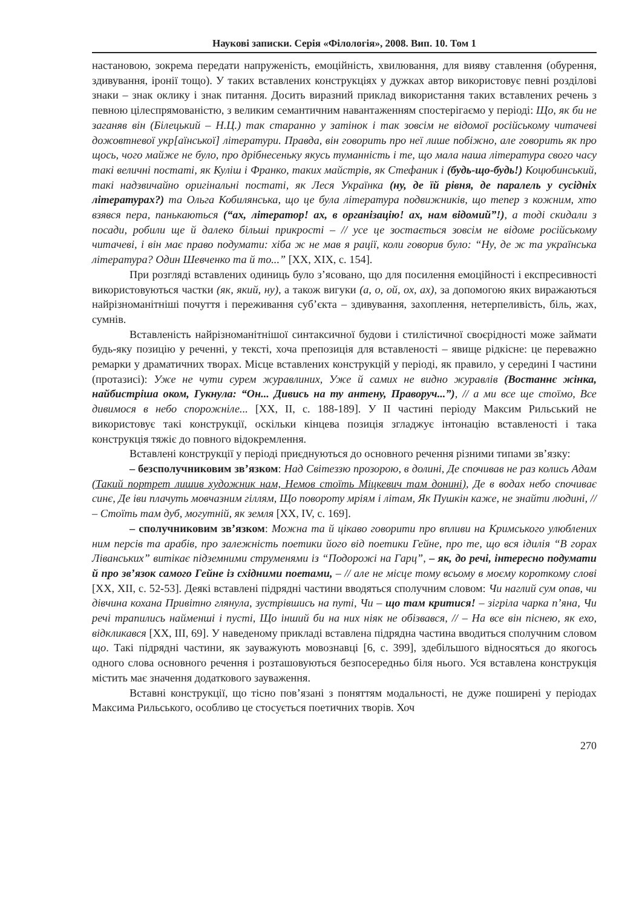Наукові записки. Серія «Філологія», 2008. Вип. 10. Том 1
настановою, зокрема передати напруженість, емоційність, хвилювання, для вияву ставлення (обурення, здивування, іронії тощо). У таких вставлених конструкціях у дужках автор використовує певні розділові знаки – знак оклику і знак питання. Досить виразний приклад використання таких вставлених речень з певною цілеспрямованістю, з великим семантичним навантаженням спостерігаємо у періоді: Що, як би не заганяв він (Білецький – Н.Ц.) так старанно у затінок і так зовсім не відомої російському читачеві дожовтневої укр[аїнської] літератури. Правда, він говорить про неї лише побіжно, але говорить як про щось, чого майже не було, про дрібнесеньку якусь туманність і те, що мала наша література свого часу такі величні постаті, як Куліш і Франко, таких майстрів, як Стефаник і (будь-що-будь!) Коцюбинський, такі надзвичайно оригінальні постаті, як Леся Українка (ну, де їй рівня, де паралель у сусідніх літературах?) та Ольга Кобилянська, що це була література подвижників, що тепер з кожним, хто взявся пера, панькаються (“ах, літератор! ах, в організацію! ах, нам відомий”!), а тоді скидали з посади, робили ще й далеко більші прикрості – // усе це зостається зовсім не відоме російському читачеві, і він має право подумати: хіба ж не мав я рації, коли говорив було: “Ну, де ж та українська література? Один Шевченко та й то...” [ХХ, ХІХ, с. 154].
При розгляді вставлених одиниць було з’ясовано, що для посилення емоційності і експресивності використовуються частки (як, який, ну), а також вигуки (а, о, ой, ох, ах), за допомогою яких виражаються найрізноманітніші почуття і переживання суб’єкта – здивування, захоплення, нетерпеливість, біль, жах, сумнів.
Вставленість найрізноманітнішої синтаксичної будови і стилістичної своєрідності може займати будь-яку позицію у реченні, у тексті, хоча препозиція для вставленості – явище рідкісне: це переважно ремарки у драматичних творах. Місце вставлених конструкцій у періоді, як правило, у середині І частини (протазисі): Уже не чути сурем журавлиних, Уже й самих не видно журавлів (Востаннє жінка, найбистріша оком, Гукнула: “Он... Дивись на ту антену, Праворуч...”), // а ми все ще стоїмо, Все дивимося в небо спорожніле... [ХХ, ІІ, с. 188-189]. У ІІ частині періоду Максим Рильський не використовує такі конструкції, оскільки кінцева позиція згладжує інтонацію вставленості і така конструкція тяжіє до повного відокремлення.
Вставлені конструкції у періоді приєднуються до основного речення різними типами зв’язку:
– безсполучниковим зв’язком: Над Світеззю прозорою, в долині, Де спочивав не раз колись Адам (Такий портрет лишив художник нам, Немов стоїть Міцкевич там донині), Де в водах небо спочиває синє, Де іви плачуть мовчазним гіллям, Що повороту мріям і літам, Як Пушкін каже, не знайти людині, // – Стоїть там дуб, могутній, як земля [ХХ, ІV, с. 169].
– сполучниковим зв’язком: Можна та й цікаво говорити про впливи на Кримського улюблених ним персів та арабів, про залежність поетики його від поетики Гейне, про те, що вся ідилія “В горах Ліванських” витікає підземними струменями із “Подорожі на Гарц”, – як, до речі, інтересно подумати й про зв’язок самого Гейне із східними поетами, – // але не місце тому всьому в моєму короткому слові [ХХ, ХІІ, с. 52-53]. Деякі вставлені підрядні частини вводяться сполучним словом: Чи наглий сум опав, чи дівчина кохана Привітно глянула, зустрівшись на путі, Чи – що там критися! – зігріла чарка п’яна, Чи речі трапились найменші і пусті, Що інший би на них ніяк не обізвався, // – На все він піснею, як ехо, відкликався [ХХ, ІІІ, 69]. У наведеному прикладі вставлена підрядна частина вводиться сполучним словом що. Такі підрядні частини, як зауважують мовознавці [6, с. 399], здебільшого відносяться до якогось одного слова основного речення і розташовуються безпосередньо біля нього. Уся вставлена конструкція містить має значення додаткового зауваження.
Вставні конструкції, що тісно пов’язані з поняттям модальності, не дуже поширені у періодах Максима Рильського, особливо це стосується поетичних творів. Хоч
270